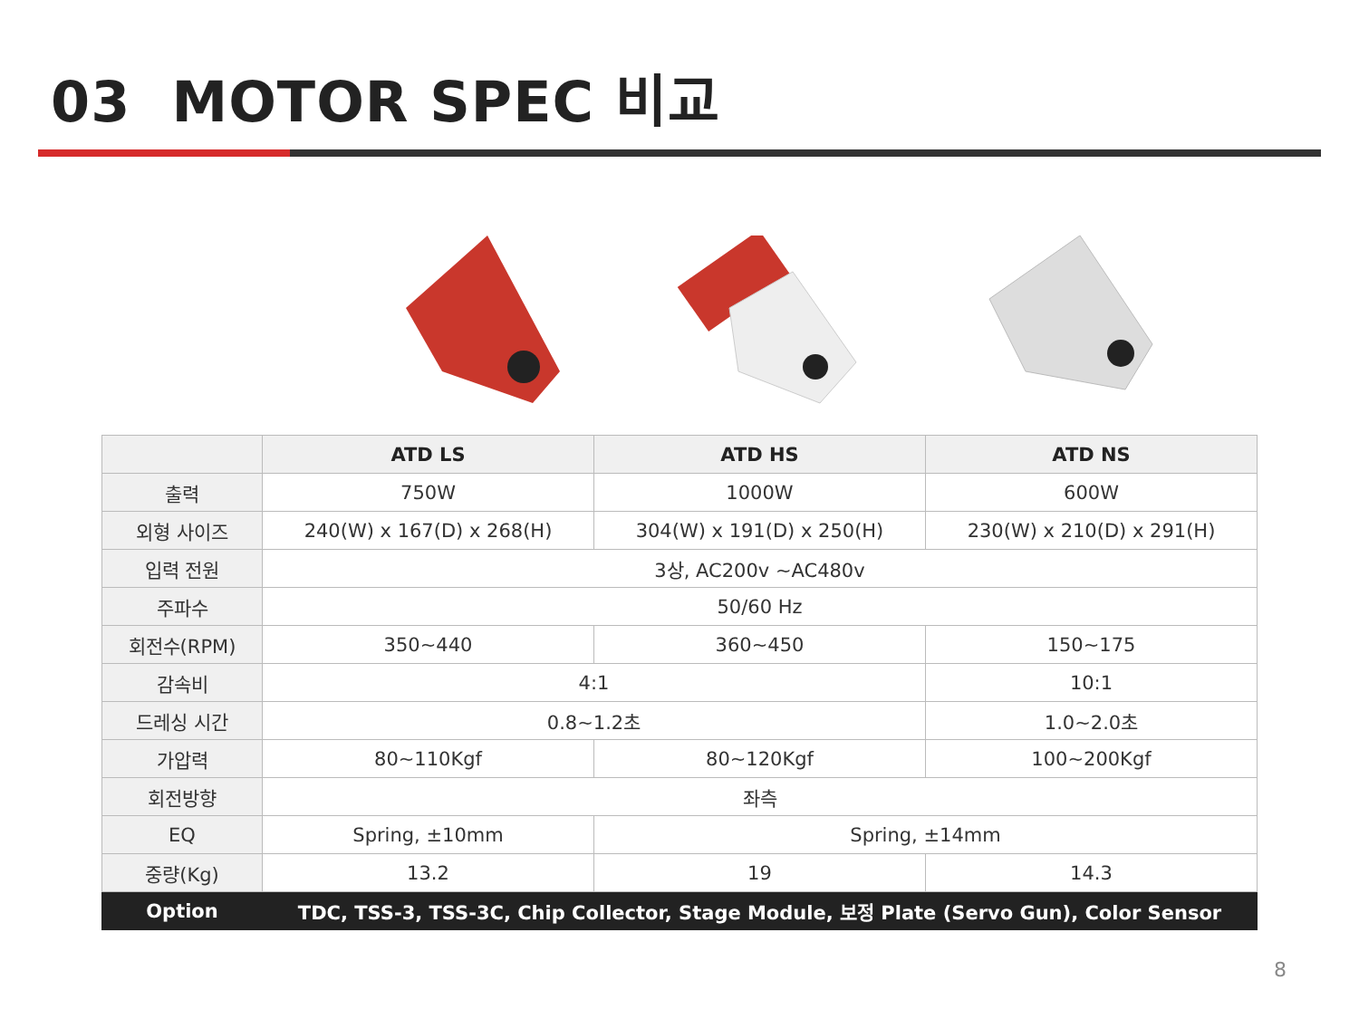03 MOTOR SPEC 비교
| | ATD LS | ATD HS | ATD NS |
| --- | --- | --- | --- |
| 출력 | 750W | 1000W | 600W |
| 외형 사이즈 | 240(W) x 167(D) x 268(H) | 304(W) x 191(D) x 250(H) | 230(W) x 210(D) x 291(H) |
| 입력 전원 | 3상, AC200v ~AC480v | | |
| 주파수 | 50/60 Hz | | |
| 회전수(RPM) | 350~440 | 360~450 | 150~175 |
| 감속비 | 4:1 | | 10:1 |
| 드레싱 시간 | 0.8~1.2초 | | 1.0~2.0초 |
| 가압력 | 80~110Kgf | 80~120Kgf | 100~200Kgf |
| 회전방향 | 좌측 | | |
| EQ | Spring, ±10mm | Spring, ±14mm | |
| 중량(Kg) | 13.2 | 19 | 14.3 |
| Option | TDC, TSS-3, TSS-3C, Chip Collector, Stage Module, 보정 Plate (Servo Gun), Color Sensor | | |
8